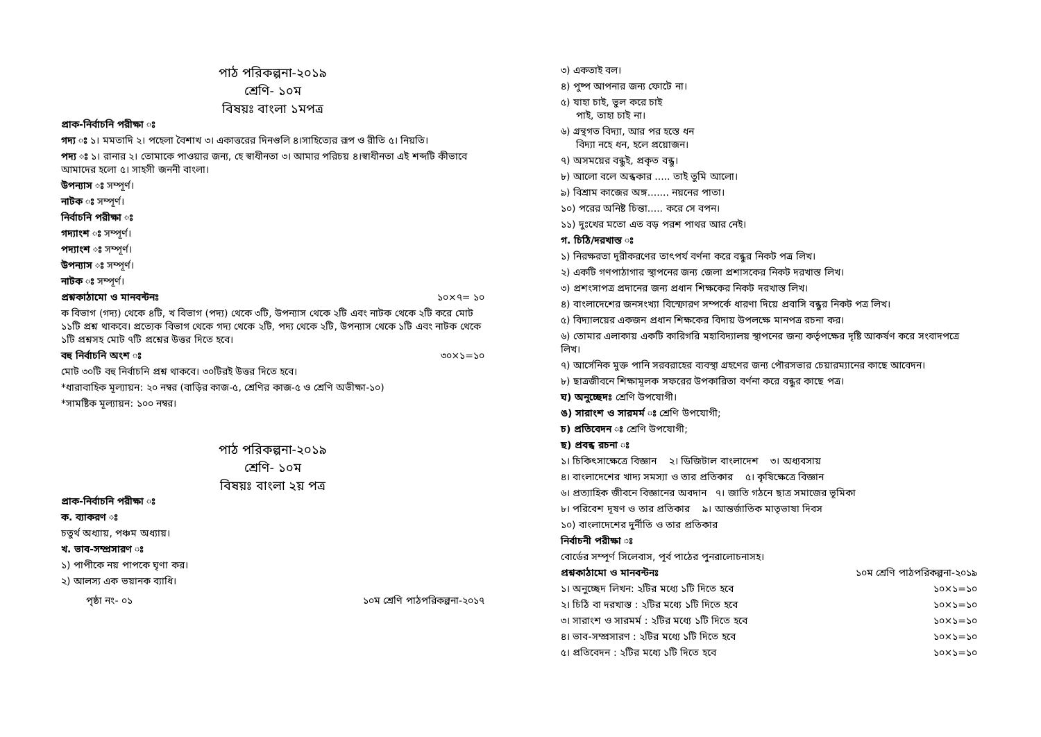পাঠ পরিকল্পনা-২০১৯
শ্রেণি- ১০ম
বিষয়ঃ বাংলা ১মপত্র
প্রাক-নির্বাচনি পরীক্ষা ঃ
গদ্য ঃ ১। মমতাদি ২। পহেলা বৈশাখ ৩। একাত্তরের দিনগুলি ৪।সাহিত্যের রূপ ও রীতি ৫। নিয়তি।
পদ্য ঃ ১। রানার ২। তোমাকে পাওয়ার জন্য, হে স্বাধীনতা ৩। আমার পরিচয় ৪।স্বাধীনতা এই শব্দটি কীভাবে আমাদের হলো ৫। সাহসী জননী বাংলা।
উপন্যাস ঃ সম্পূর্ণ।
নাটক ঃ সম্পূর্ণ।
নির্বাচনি পরীক্ষা ঃ
গদ্যাংশ ঃ সম্পূর্ণ।
পদ্যাংশ ঃ সম্পূর্ণ।
উপন্যাস ঃ সম্পূর্ণ।
নাটক ঃ সম্পূর্ণ।
প্রশ্নকাঠামো ও মানবন্টনঃ ১০×৭= ১০
ক বিভাগ (গদ্য) থেকে ৪টি, খ বিভাগ (পদ্য) থেকে ৩টি, উপন্যাস থেকে ২টি এবং নাটক থেকে ২টি করে মোট ১১টি প্রশ্ন থাকবে। প্রত্যেক বিভাগ থেকে গদ্য থেকে ২টি, পদ্য থেকে ২টি, উপন্যাস থেকে ১টি এবং নাটক থেকে ১টি প্রশ্নসহ মোট ৭টি প্রশ্নের উত্তর দিতে হবে।
বহু নির্বাচনি অংশ ঃ ৩০×১=১০
মোট ৩০টি বহু নির্বাচনি প্রশ্ন থাকবে। ৩০টিরই উত্তর দিতে হবে।
*ধারাবাহিক মূল্যায়ন: ২০ নম্বর (বাড়ির কাজ-৫, শ্রেণির কাজ-৫ ও শ্রেণি অভীক্ষা-১০)
*সামষ্টিক মূল্যায়ন: ১০০ নম্বর।
পাঠ পরিকল্পনা-২০১৯
শ্রেণি- ১০ম
বিষয়ঃ বাংলা ২য় পত্র
প্রাক-নির্বাচনি পরীক্ষা ঃ
ক. ব্যাকরণ ঃ
চতুর্থ অধ্যায়, পঞ্চম অধ্যায়।
খ. ভাব-সম্প্রসারণ ঃ
১) পাপীকে নয় পাপকে ঘৃণা কর।
২) আলস্য এক ভয়ানক ব্যাধি।
পৃষ্ঠা নং- ০১ ১০ম শ্রেণি পাঠপরিকল্পনা-২০১৭
৩) একতাই বল।
৪) পুষ্প আপনার জন্য ফোটে না।
৫) যাহা চাই, ভুল করে চাই
পাই, তাহা চাই না।
৬) গ্রন্থগত বিদ্যা, আর পর হস্তে ধন
বিদ্যা নহে ধন, হলে প্রয়োজন।
৭) অসময়ের বন্ধুই, প্রকৃত বন্ধু।
৮) আলো বলে অন্ধকার ..... তাই তুমি আলো।
৯) বিশ্রাম কাজের অঙ্গ....... নয়নের পাতা।
১০) পরের অনিষ্ট চিন্তা..... করে সে বপন।
১১) দুঃখের মতো এত বড় পরশ পাথর আর নেই।
গ. চিঠি/দরখাস্ত ঃ
১) নিরক্ষরতা দূরীকরণের তাৎপর্য বর্ণনা করে বন্ধুর নিকট পত্র লিখ।
২) একটি গণপাঠাগার স্থাপনের জন্য জেলা প্রশাসকের নিকট দরখাস্ত লিখ।
৩) প্রশংসাপত্র প্রদানের জন্য প্রধান শিক্ষকের নিকট দরখাস্ত লিখ।
৪) বাংলাদেশের জনসংখ্যা বিস্ফোরণ সম্পর্কে ধারণা দিয়ে প্রবাসি বন্ধুর নিকট পত্র লিখ।
৫) বিদ্যালয়ের একজন প্রধান শিক্ষকের বিদায় উপলক্ষে মানপত্র রচনা কর।
৬) তোমার এলাকায় একটি কারিগরি মহাবিদ্যালয় স্থাপনের জন্য কর্তৃপক্ষের দৃষ্টি আকর্ষণ করে সংবাদপত্রে লিখ।
৭) আর্সেনিক মুক্ত পানি সরবরাহের ব্যবস্থা গ্রহণের জন্য পৌরসভার চেয়ারম্যানের কাছে আবেদন।
৮) ছাত্রজীবনে শিক্ষামূলক সফরের উপকারিতা বর্ণনা করে বন্ধুর কাছে পত্র।
ঘ) অনুচ্ছেদঃ শ্রেণি উপযোগী।
ঙ) সারাংশ ও সারমর্ম ঃ শ্রেণি উপযোগী;
চ) প্রতিবেদন ঃ শ্রেণি উপযোগী;
ছ) প্রবন্ধ রচনা ঃ
১। চিকিৎসাক্ষেত্রে বিজ্ঞান ২। ডিজিটাল বাংলাদেশ ৩। অধ্যবসায়
৪। বাংলাদেশের খাদ্য সমস্যা ও তার প্রতিকার ৫। কৃষিক্ষেত্রে বিজ্ঞান
৬। প্রত্যাহিক জীবনে বিজ্ঞানের অবদান ৭। জাতি গঠনে ছাত্র সমাজের ভূমিকা
৮। পরিবেশ দূষণ ও তার প্রতিকার ৯। আন্তর্জাতিক মাতৃভাষা দিবস
১০) বাংলাদেশের দুর্নীতি ও তার প্রতিকার
নির্বাচনী পরীক্ষা ঃ
বোর্ডের সম্পূর্ণ সিলেবাস, পূর্ব পাঠের পুনরালোচনাসহ।
প্রশ্নকাঠামো ও মানবন্টনঃ ১০ম শ্রেণি পাঠপরিকল্পনা-২০১৯
১। অনুচ্ছেদ লিখন: ২টির মধ্যে ১টি দিতে হবে ১০×১=১০
২। চিঠি বা দরখাস্ত : ২টির মধ্যে ১টি দিতে হবে ১০×১=১০
৩। সারাংশ ও সারমর্ম : ২টির মধ্যে ১টি দিতে হবে ১০×১=১০
৪। ভাব-সম্প্রসারণ : ২টির মধ্যে ১টি দিতে হবে ১০×১=১০
৫। প্রতিবেদন : ২টির মধ্যে ১টি দিতে হবে ১০×১=১০